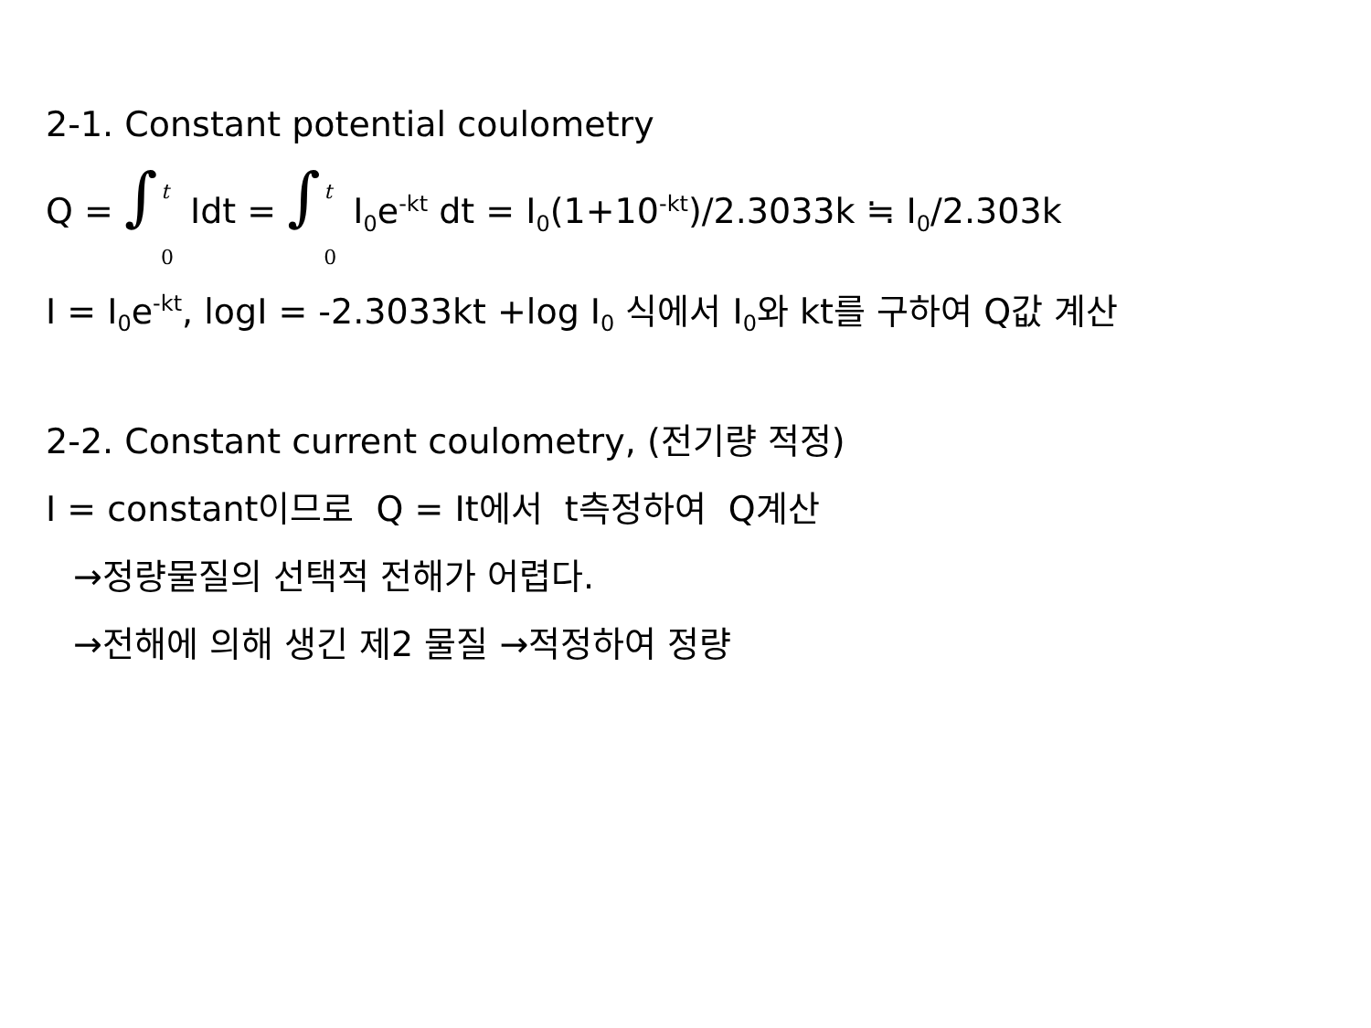2-1. Constant potential coulometry
Q = ∫ t 0 Idt = ∫ t 0 I<sub>0</sub>e<sup>-kt</sup> dt = I<sub>0</sub>(1+10<sup>-kt</sup>)/2.3033k ≒ I<sub>0</sub>/2.303k
I = I<sub>0</sub>e<sup>-kt</sup>, logI = -2.3033kt +log I<sub>0</sub> 식에서 I<sub>0</sub>와 kt를 구하여 Q값 계산
2-2. Constant current coulometry, (전기량 적정)
I = constant이므로 Q = It에서 t측정하여 Q계산
→정량물질의 선택적 전해가 어렵다.
→전해에 의해 생긴 제2 물질 →적정하여 정량